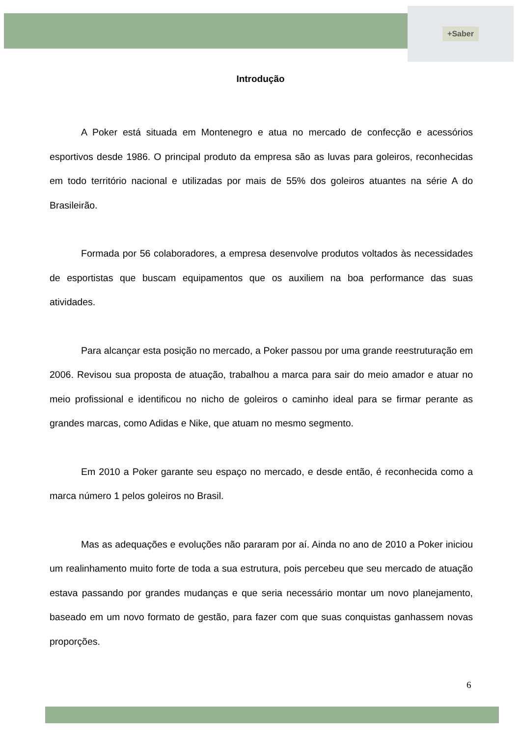+Saber
Introdução
A Poker está situada em Montenegro e atua no mercado de confecção e acessórios esportivos desde 1986. O principal produto da empresa são as luvas para goleiros, reconhecidas em todo território nacional e utilizadas por mais de 55% dos goleiros atuantes na série A do Brasileirão.
Formada por 56 colaboradores, a empresa desenvolve produtos voltados às necessidades de esportistas que buscam equipamentos que os auxiliem na boa performance das suas atividades.
Para alcançar esta posição no mercado, a Poker passou por uma grande reestruturação em 2006. Revisou sua proposta de atuação, trabalhou a marca para sair do meio amador e atuar no meio profissional e identificou no nicho de goleiros o caminho ideal para se firmar perante as grandes marcas, como Adidas e Nike, que atuam no mesmo segmento.
Em 2010 a Poker garante seu espaço no mercado, e desde então, é reconhecida como a marca número 1 pelos goleiros no Brasil.
Mas as adequações e evoluções não pararam por aí. Ainda no ano de 2010 a Poker iniciou um realinhamento muito forte de toda a sua estrutura, pois percebeu que seu mercado de atuação estava passando por grandes mudanças e que seria necessário montar um novo planejamento, baseado em um novo formato de gestão, para fazer com que suas conquistas ganhassem novas proporções.
6